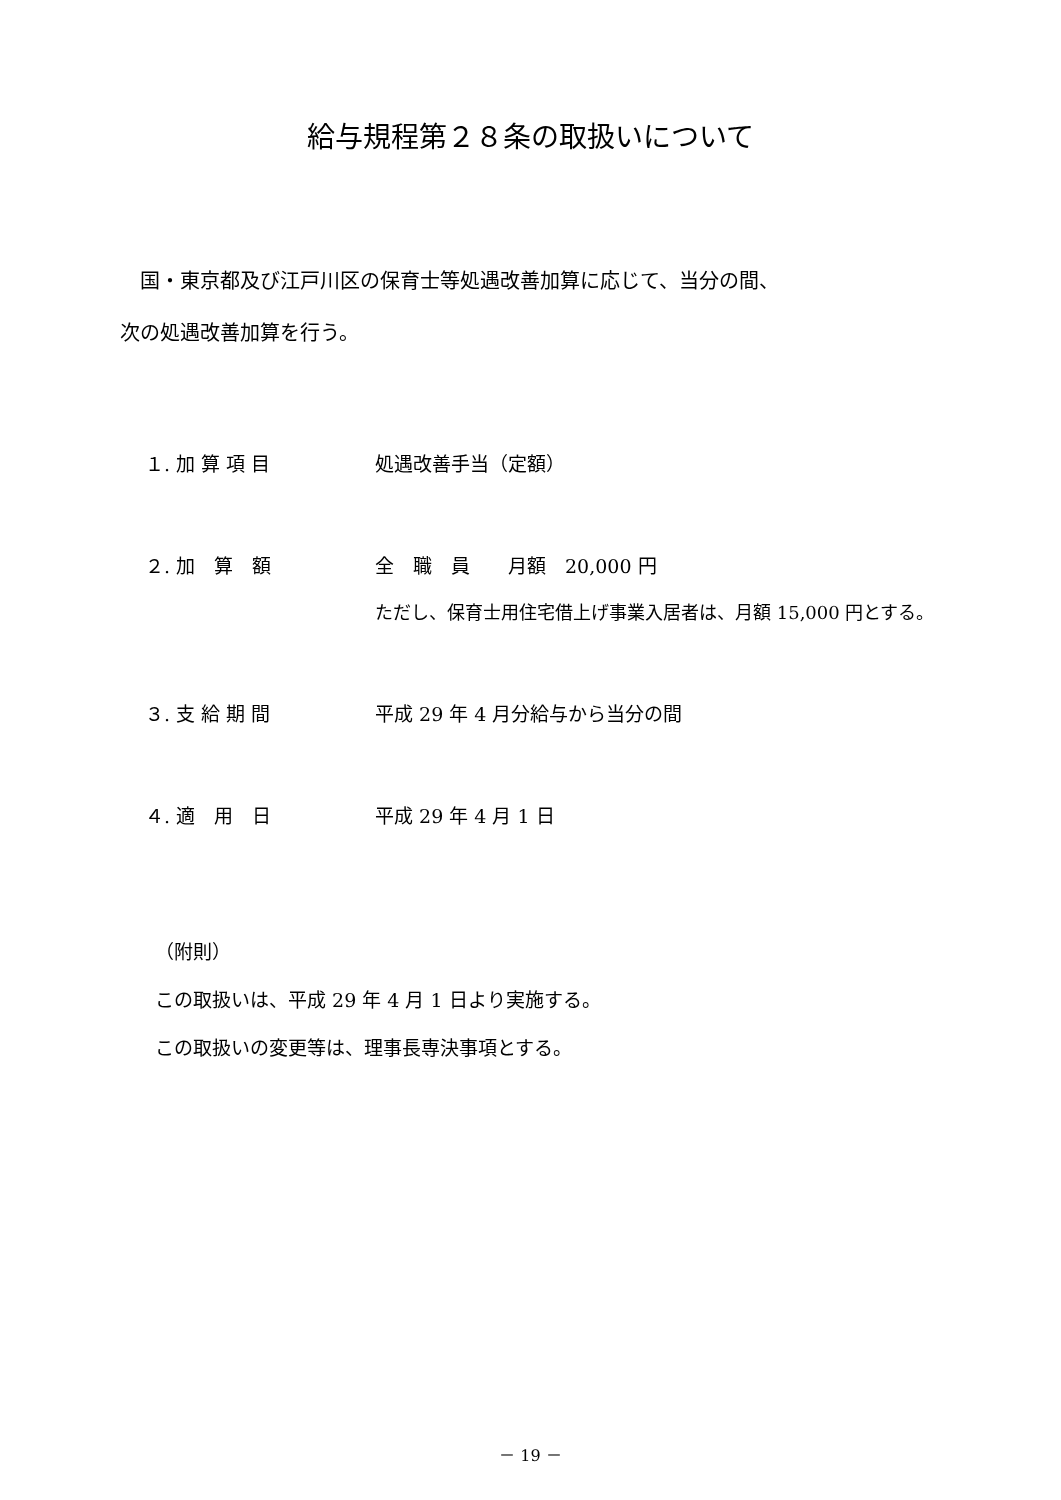給与規程第２８条の取扱いについて
　国・東京都及び江戸川区の保育士等処遇改善加算に応じて、当分の間、
次の処遇改善加算を行う。
１. 加 算 項 目 処遇改善手当（定額）
２. 加　算　額 全　職　員　　月額　20,000 円
ただし、保育士用住宅借上げ事業入居者は、月額 15,000 円とする。
３. 支 給 期 間 平成 29 年 4 月分給与から当分の間
４. 適　用　日 平成 29 年 4 月 1 日
（附則）
この取扱いは、平成 29 年 4 月 1 日より実施する。
この取扱いの変更等は、理事長専決事項とする。
－ 19 －